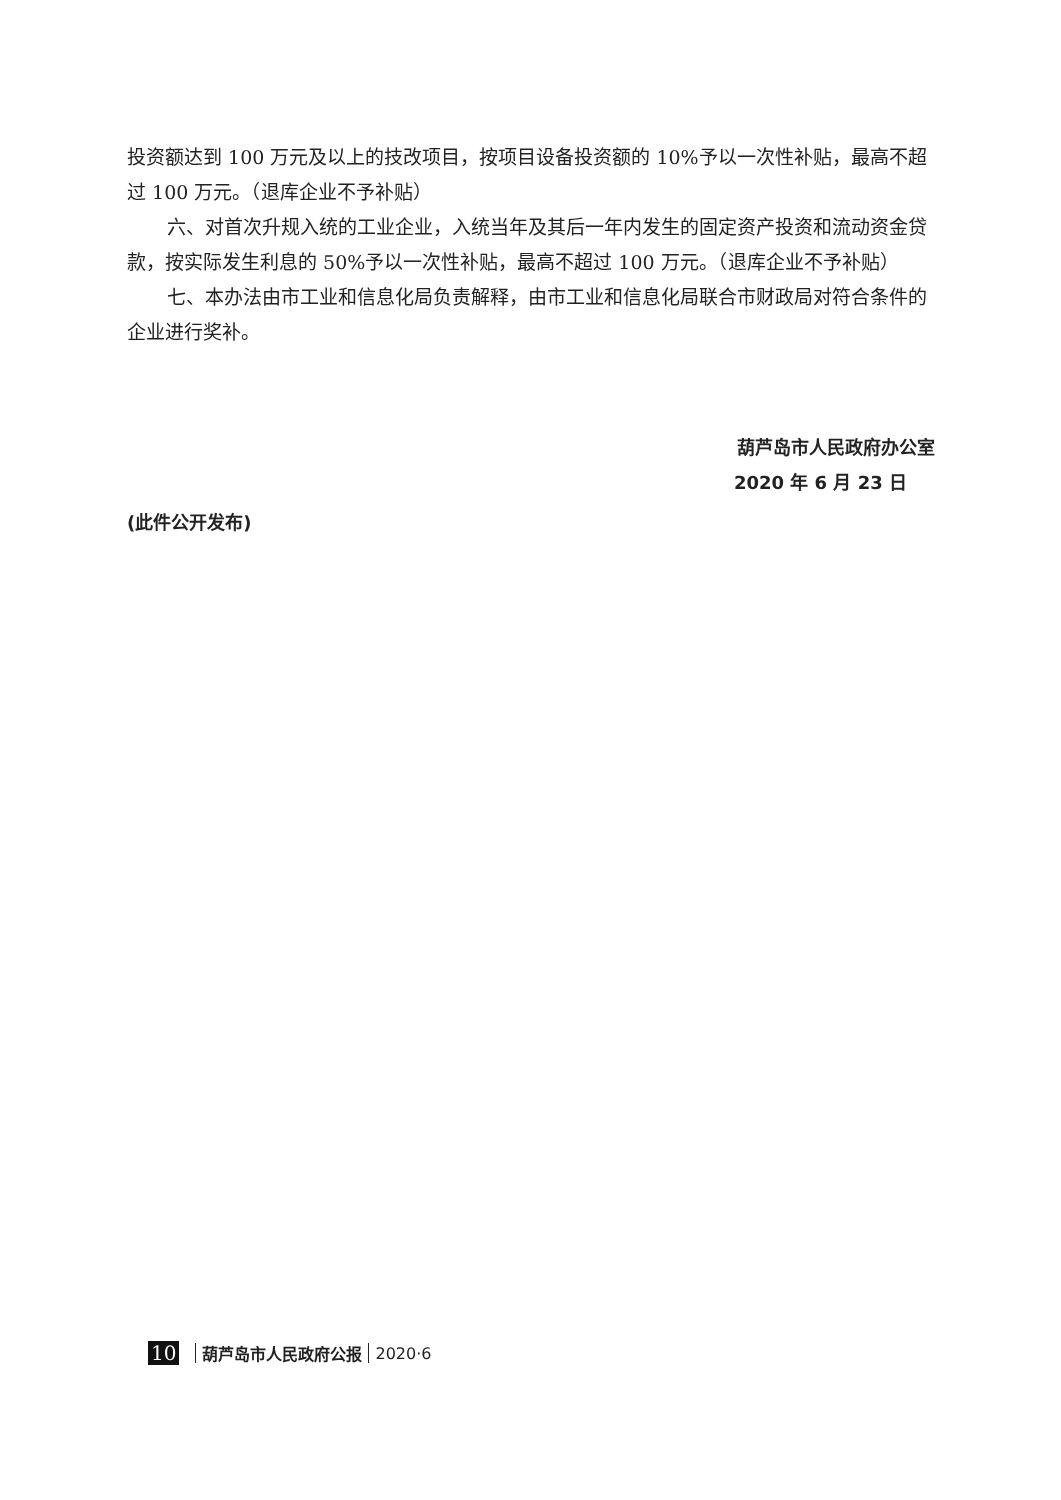投资额达到 100 万元及以上的技改项目，按项目设备投资额的 10%予以一次性补贴，最高不超过 100 万元。（退库企业不予补贴）
六、对首次升规入统的工业企业，入统当年及其后一年内发生的固定资产投资和流动资金贷款，按实际发生利息的 50%予以一次性补贴，最高不超过 100 万元。（退库企业不予补贴）
七、本办法由市工业和信息化局负责解释，由市工业和信息化局联合市财政局对符合条件的企业进行奖补。
葫芦岛市人民政府办公室
2020 年 6 月 23 日
(此件公开发布)
10 葫芦岛市人民政府公报 2020·6